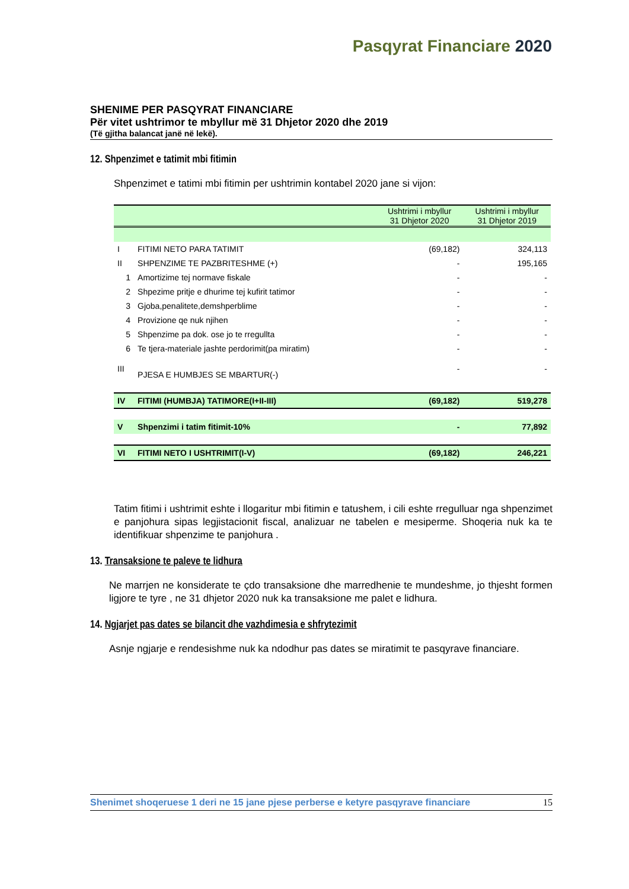Pasqyrat Financiare 2020
SHENIME PER PASQYRAT FINANCIARE
Për vitet ushtrimor te mbyllur më 31 Dhjetor 2020 dhe 2019
(Të gjitha balancat janë në lekë).
12. Shpenzimet e tatimit mbi fitimin
Shpenzimet e tatimi mbi fitimin per ushtrimin kontabel 2020 jane si vijon:
| | | Ushtrimi i mbyllur 31 Dhjetor 2020 | Ushtrimi i mbyllur 31 Dhjetor 2019 |
| --- | --- | --- | --- |
| I | FITIMI NETO PARA TATIMIT | (69,182) | 324,113 |
| II | SHPENZIME TE PAZBRITESHME (+) | - | 195,165 |
| 1 | Amortizime tej normave fiskale | - | - |
| 2 | Shpezime pritje e dhurime tej kufirit tatimor | - | - |
| 3 | Gjoba,penalitete,demshperblime | - | - |
| 4 | Provizione qe nuk njihen | - | - |
| 5 | Shpenzime pa dok. ose jo te rregullta | - | - |
| 6 | Te tjera-materiale jashte perdorimit(pa miratim) | - | - |
| III | PJESA E HUMBJES SE MBARTUR(-) | - | - |
| IV | FITIMI (HUMBJA) TATIMORE(I+II-III) | (69,182) | 519,278 |
| V | Shpenzimi i tatim fitimit-10% | - | 77,892 |
| VI | FITIMI NETO I USHTRIMIT(I-V) | (69,182) | 246,221 |
Tatim fitimi i ushtrimit eshte i llogaritur mbi fitimin e tatushem, i cili eshte rregulluar nga shpenzimet e panjohura sipas legjistacionit fiscal, analizuar ne tabelen e mesiperme. Shoqeria nuk ka te identifikuar shpenzime te panjohura .
13. Transaksione te paleve te lidhura
Ne marrjen ne konsiderate te çdo transaksione dhe marredhenie te mundeshme, jo thjesht formen ligjore te tyre , ne 31 dhjetor 2020 nuk ka transaksione me palet e lidhura.
14. Ngjarjet pas dates se bilancit dhe vazhdimesia e shfrytezimit
Asnje ngjarje e rendesishme nuk ka ndodhur pas dates se miratimit te pasqyrave financiare.
Shenimet shoqeruese 1 deri ne 15 jane pjese perberse e ketyre pasqyrave financiare 15